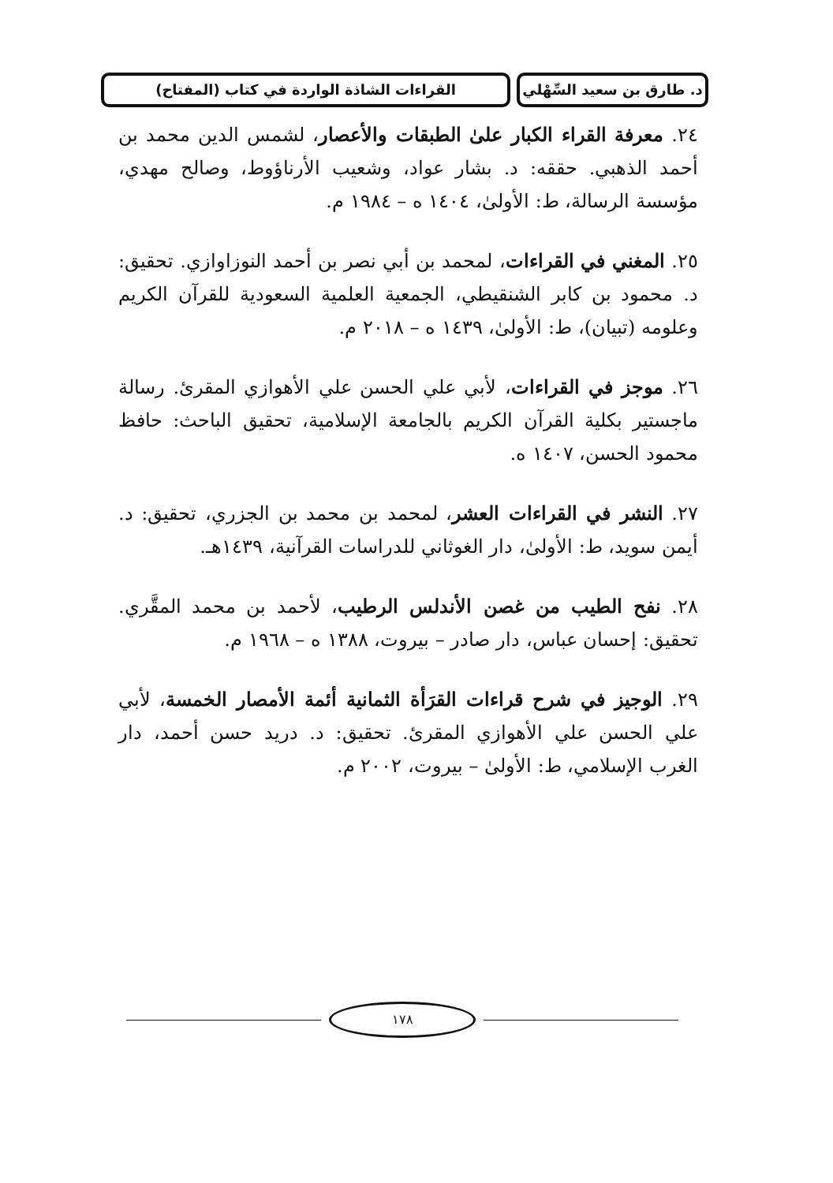د. طارق بن سعيد السِّهْلي
القراءات الشاذة الواردة في كتاب (المفتاح)
٢٤. معرفة القراء الكبار علىٰ الطبقات والأعصار، لشمس الدين محمد بن أحمد الذهبي. حققه: د. بشار عواد، وشعيب الأرناؤوط، وصالح مهدي، مؤسسة الرسالة، ط: الأولىٰ، ١٤٠٤ ه – ١٩٨٤ م.
٢٥. المغني في القراءات، لمحمد بن أبي نصر بن أحمد النوزاوازي. تحقيق: د. محمود بن كابر الشنقيطي، الجمعية العلمية السعودية للقرآن الكريم وعلومه (تبيان)، ط: الأولىٰ، ١٤٣٩ ه – ٢٠١٨ م.
٢٦. موجز في القراءات، لأبي علي الحسن علي الأهوازي المقرئ. رسالة ماجستير بكلية القرآن الكريم بالجامعة الإسلامية، تحقيق الباحث: حافظ محمود الحسن، ١٤٠٧ ه.
٢٧. النشر في القراءات العشر، لمحمد بن محمد بن الجزري، تحقيق: د. أيمن سويد، ط: الأولىٰ، دار الغوثاني للدراسات القرآنية، ١٤٣٩هـ.
٢٨. نفح الطيب من غصن الأندلس الرطيب، لأحمد بن محمد المقَّري. تحقيق: إحسان عباس، دار صادر – بيروت، ١٣٨٨ ه – ١٩٦٨ م.
٢٩. الوجيز في شرح قراءات القرَأة الثمانية أئمة الأمصار الخمسة، لأبي علي الحسن علي الأهوازي المقرئ. تحقيق: د. دريد حسن أحمد، دار الغرب الإسلامي، ط: الأولىٰ – بيروت، ٢٠٠٢ م.
١٧٨